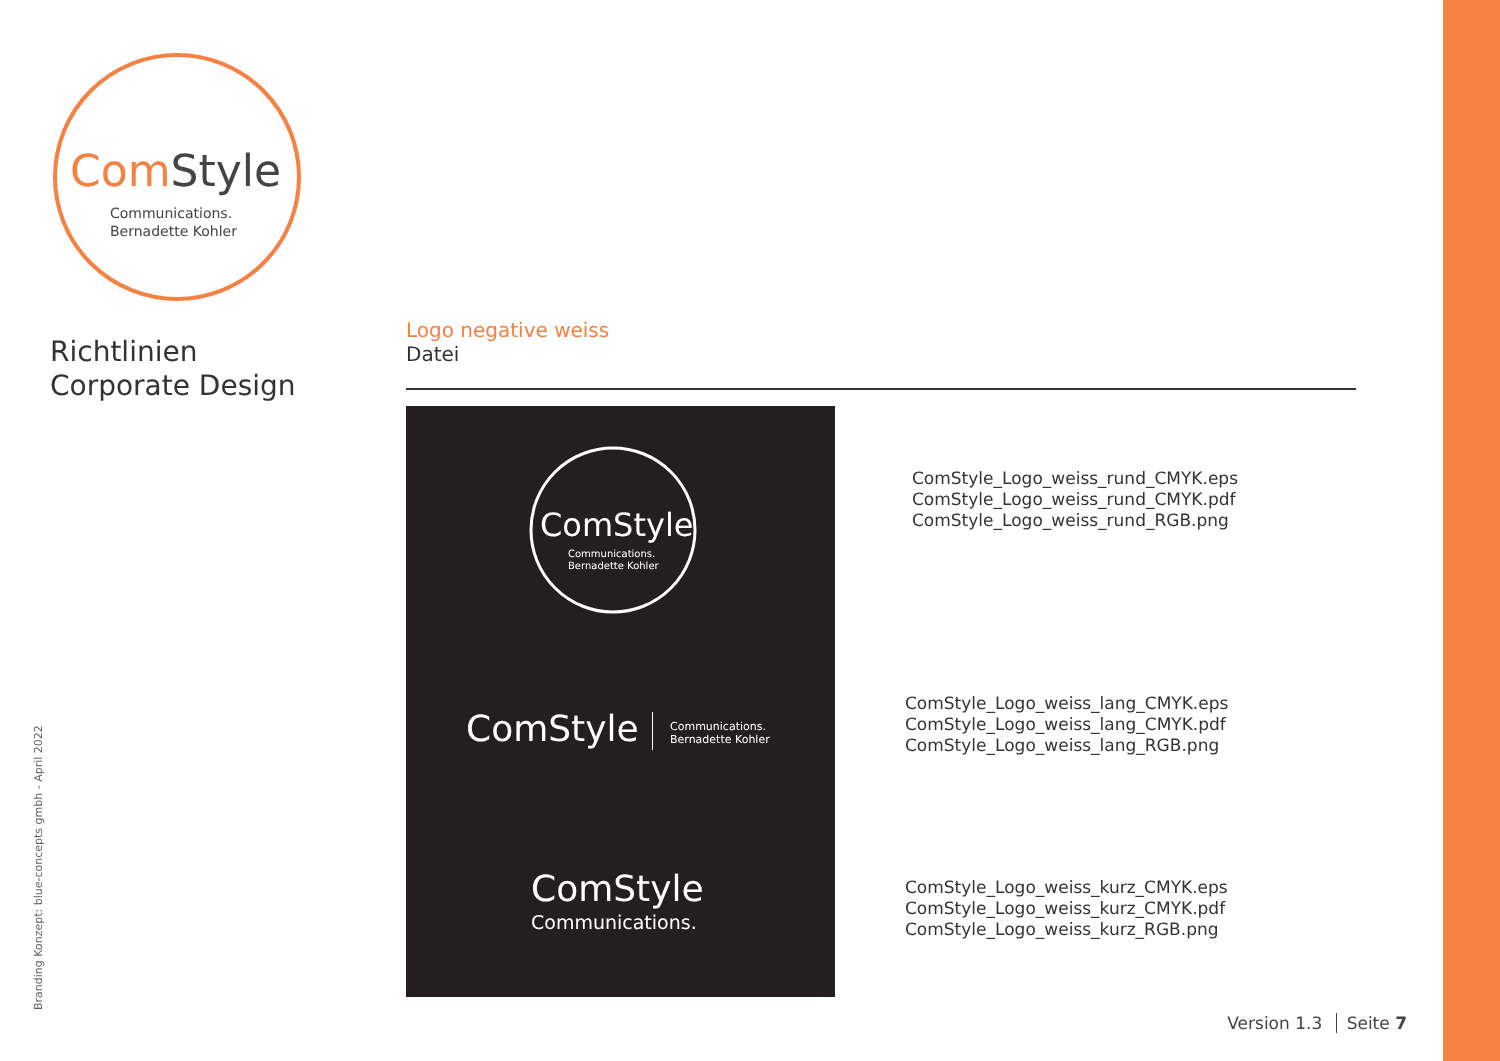Com Style
Communications.
Bernadette Kohler
Richtlinien
Corporate Design
Branding Konzept: blue-concepts gmbh - April 2022
Logo negative weiss
Datei
ComStyle
Communications.
Bernadette Kohler
ComStyle
Communications.
Bernadette Kohler
ComStyle
Communications.
ComStyle_Logo_weiss_rund_CMYK.eps
ComStyle_Logo_weiss_rund_CMYK.pdf
ComStyle_Logo_weiss_rund_RGB.png
ComStyle_Logo_weiss_lang_CMYK.eps
ComStyle_Logo_weiss_lang_CMYK.pdf
ComStyle_Logo_weiss_lang_RGB.png
ComStyle_Logo_weiss_kurz_CMYK.eps
ComStyle_Logo_weiss_kurz_CMYK.pdf
ComStyle_Logo_weiss_kurz_RGB.png
Version 1.3 Seite 7